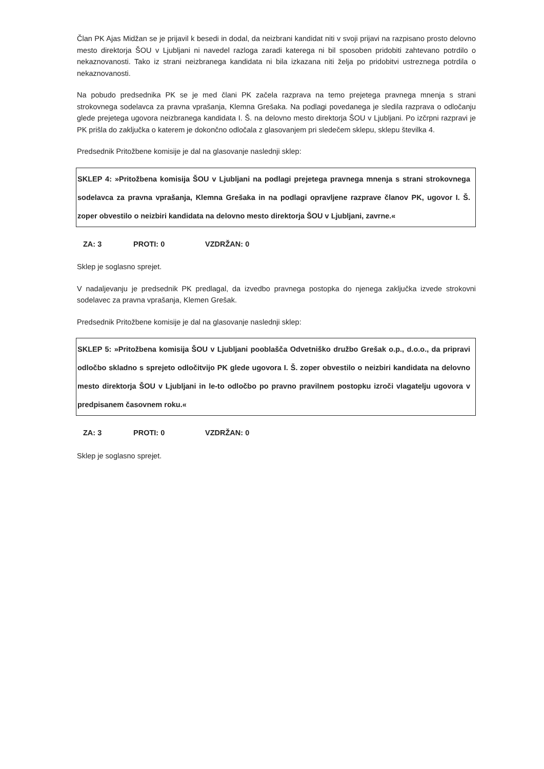Član PK Ajas Midžan se je prijavil k besedi in dodal, da neizbrani kandidat niti v svoji prijavi na razpisano prosto delovno mesto direktorja ŠOU v Ljubljani ni navedel razloga zaradi katerega ni bil sposoben pridobiti zahtevano potrdilo o nekaznovanosti. Tako iz strani neizbranega kandidata ni bila izkazana niti želja po pridobitvi ustreznega potrdila o nekaznovanosti.
Na pobudo predsednika PK se je med člani PK začela razprava na temo prejetega pravnega mnenja s strani strokovnega sodelavca za pravna vprašanja, Klemna Grešaka. Na podlagi povedanega je sledila razprava o odločanju glede prejetega ugovora neizbranega kandidata I. Š. na delovno mesto direktorja ŠOU v Ljubljani. Po izčrpni razpravi je PK prišla do zaključka o katerem je dokončno odločala z glasovanjem pri sledečem sklepu, sklepu številka 4.
Predsednik Pritožbene komisije je dal na glasovanje naslednji sklep:
SKLEP 4: »Pritožbena komisija ŠOU v Ljubljani na podlagi prejetega pravnega mnenja s strani strokovnega sodelavca za pravna vprašanja, Klemna Grešaka in na podlagi opravljene razprave članov PK, ugovor I. Š. zoper obvestilo o neizbiri kandidata na delovno mesto direktorja ŠOU v Ljubljani, zavrne.«
ZA: 3 PROTI: 0 VZDRŽAN: 0
Sklep je soglasno sprejet.
V nadaljevanju je predsednik PK predlagal, da izvedbo pravnega postopka do njenega zaključka izvede strokovni sodelavec za pravna vprašanja, Klemen Grešak.
Predsednik Pritožbene komisije je dal na glasovanje naslednji sklep:
SKLEP 5: »Pritožbena komisija ŠOU v Ljubljani pooblašča Odvetniško družbo Grešak o.p., d.o.o., da pripravi odločbo skladno s sprejeto odločitvijo PK glede ugovora I. Š. zoper obvestilo o neizbiri kandidata na delovno mesto direktorja ŠOU v Ljubljani in le-to odločbo po pravno pravilnem postopku izroči vlagatelju ugovora v predpisanem časovnem roku.«
ZA: 3 PROTI: 0 VZDRŽAN: 0
Sklep je soglasno sprejet.